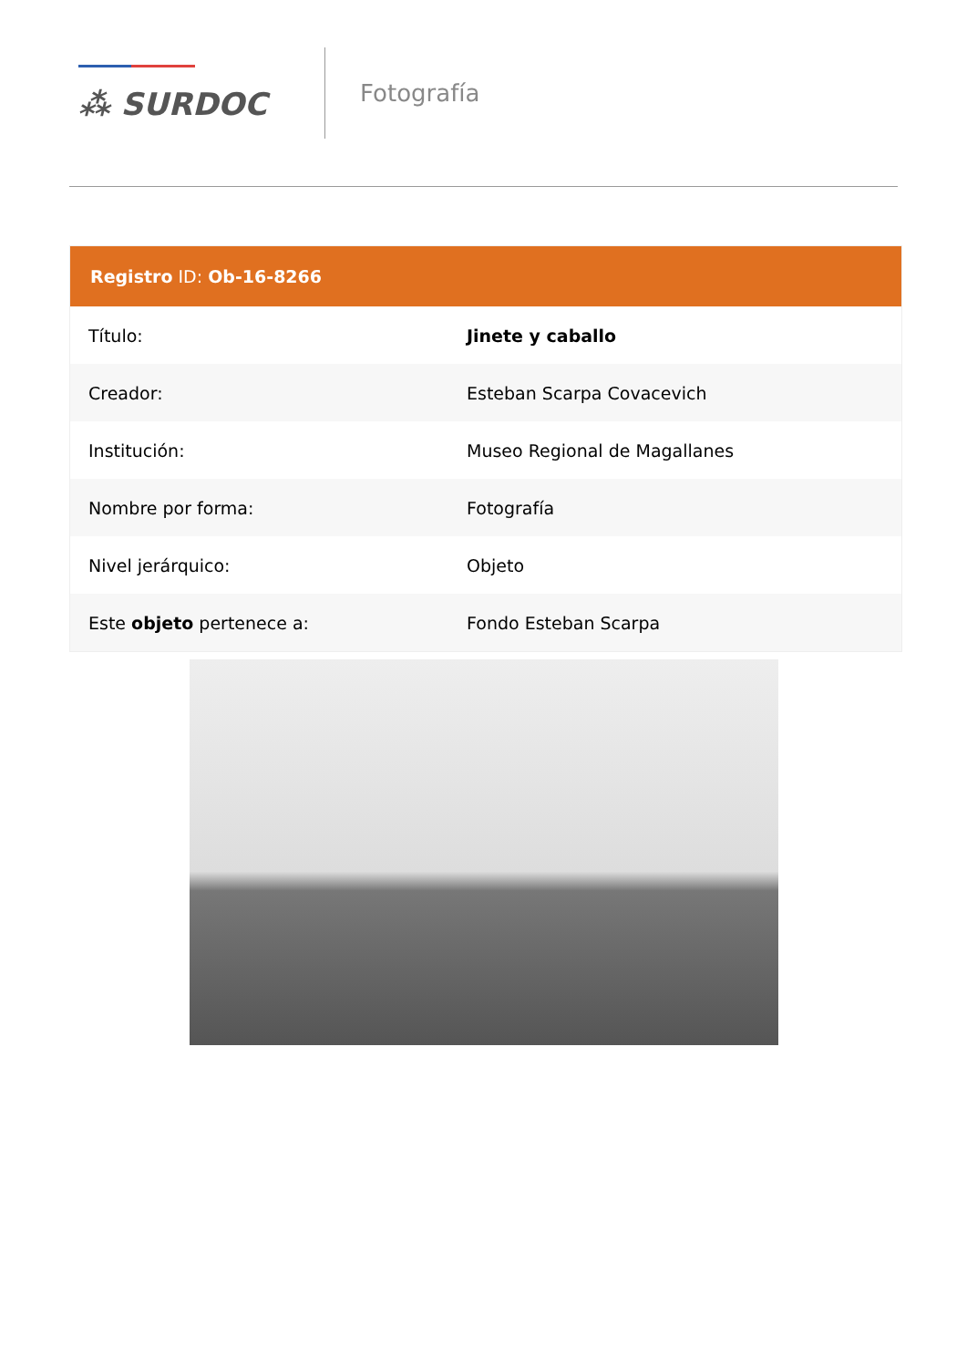⁂ SURDOC
Fotografía
| Registro ID: Ob-16-8266 | |
| --- | --- |
| Título: | Jinete y caballo |
| Creador: | Esteban Scarpa Covacevich |
| Institución: | Museo Regional de Magallanes |
| Nombre por forma: | Fotografía |
| Nivel jerárquico: | Objeto |
| Este objeto pertenece a: | Fondo Esteban Scarpa |